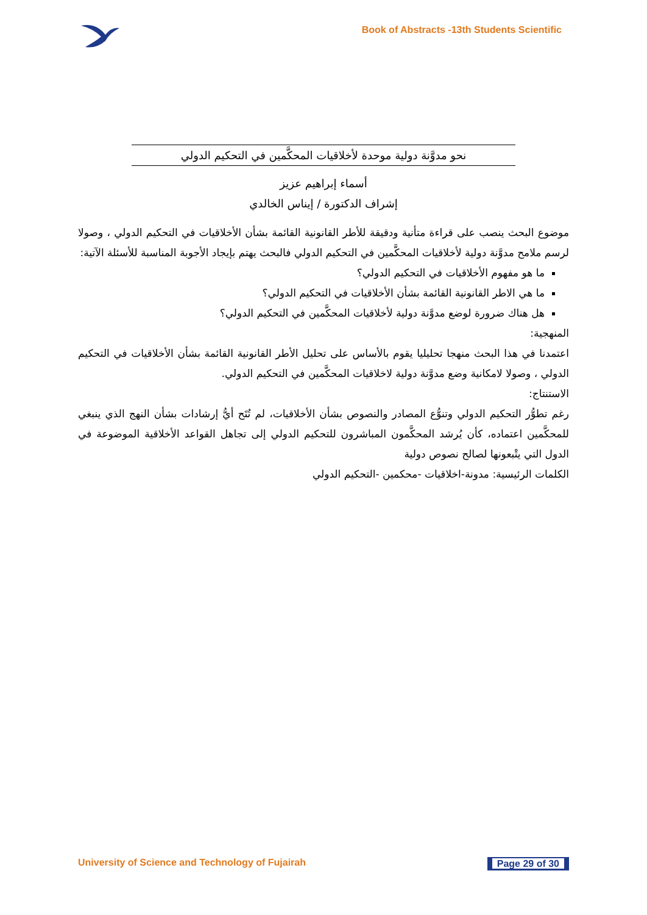Book of Abstracts -13th Students Scientific
نحو مدوَّنة دولية موحدة لأخلاقيات المحكَّمين في التحكيم الدولي
أسماء إبراهيم عزيز
إشراف الدكتورة / إيناس الخالدي
موضوع البحث ينصب على قراءة متأنية ودقيقة للأطر القانونية القائمة بشأن الأخلاقيات في التحكيم الدولي ، وصولا لرسم ملامح مدوَّنة دولية لأخلاقيات المحكَّمين في التحكيم الدولي فالبحث يهتم بإيجاد الأجوبة المناسبة للأسئلة الآتية:
ما هو مفهوم الأخلاقيات في التحكيم الدولي؟
ما هي الاطر القانونية القائمة بشأن الأخلاقيات في التحكيم الدولي؟
هل هناك ضرورة لوضع مدوَّنة دولية لأخلاقيات المحكَّمين في التحكيم الدولي؟
المنهجية:
اعتمدنا في هذا البحث منهجا تحليليا يقوم بالأساس على تحليل الأطر القانونية القائمة بشأن الأخلاقيات في التحكيم الدولي ، وصولا لامكانية وضع مدوَّنة دولية لاخلاقيات المحكَّمين في التحكيم الدولي.
الاستنتاج:
رغم تطوُّر التحكيم الدولي وتنوُّع المصادر والنصوص بشأن الأخلاقيات، لم تُتَح أيُّ إرشادات بشأن النهج الذي ينبغي للمحكَّمين اعتماده، كأن يُرشد المحكَّمون المباشرون للتحكيم الدولي إلى تجاهل القواعد الأخلاقية الموضوعة في الدول التي يتْبعونها لصالح نصوص دولية
الكلمات الرئيسية: مدونة-اخلاقيات -محكمين -التحكيم الدولي
University of Science and Technology of Fujairah
Page 29 of 30